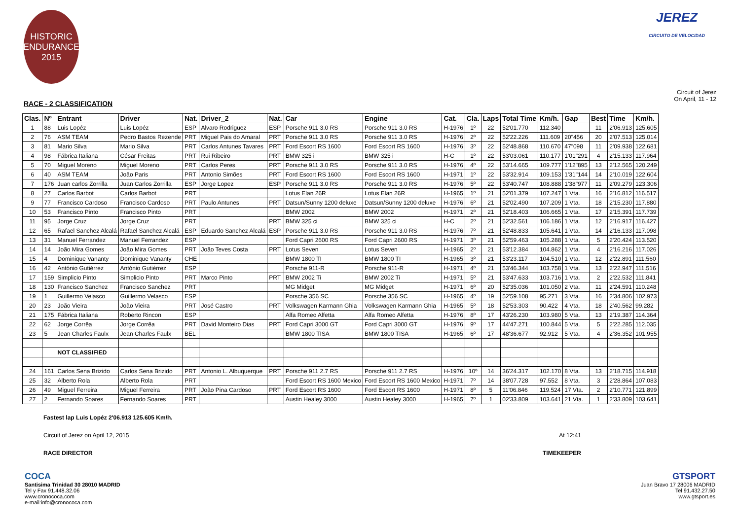HISTORIC
ENDURANCE
2015
JEREZ
CIRCUITO DE VELOCIDAD
RACE - 2 CLASSIFICATION
Circuit of Jerez
On April, 11 - 12
| Clas. | Nº | Entrant | Driver | Nat. | Driver_2 | Nat. | Car | Engine | Cat. | Cla. | Laps | Total Time | Km/h. | Gap | Best | Time | Km/h. |
| --- | --- | --- | --- | --- | --- | --- | --- | --- | --- | --- | --- | --- | --- | --- | --- | --- | --- |
| 1 | 88 | Luis Lopéz | Luis Lopéz | ESP | Alvaro Rodriguez | ESP | Porsche 911 3.0 RS | Porsche 911 3.0 RS | H-1976 | 1º | 22 | 52'01.770 | 112.340 | | 11 | 2'06.913 | 125.605 |
| 2 | 76 | ASM TEAM | Pedro Bastos Rezende | PRT | Miguel Pais do Amaral | PRT | Porsche 911 3.0 RS | Porsche 911 3.0 RS | H-1976 | 2º | 22 | 52'22.226 | 111.609 | 20"456 | 20 | 2'07.513 | 125.014 |
| 3 | 81 | Mario Silva | Mario Silva | PRT | Carlos Antunes Tavares | PRT | Ford Escort RS 1600 | Ford Escort RS 1600 | H-1976 | 3º | 22 | 52'48.868 | 110.670 | 47"098 | 11 | 2'09.938 | 122.681 |
| 4 | 98 | Fábrica Italiana | César Freitas | PRT | Rui Ribeiro | PRT | BMW 325 i | BMW 325 i | H-C | 1º | 22 | 53'03.061 | 110.177 | 1'01"291 | 4 | 2'15.133 | 117.964 |
| 5 | 70 | Miguel Moreno | Miguel Moreno | PRT | Carlos Peres | PRT | Porsche 911 3.0 RS | Porsche 911 3.0 RS | H-1976 | 4º | 22 | 53'14.665 | 109.777 | 1'12"895 | 13 | 2'12.565 | 120.249 |
| 6 | 40 | ASM TEAM | João Paris | PRT | Antonio Simões | PRT | Ford Escort RS 1600 | Ford Escort RS 1600 | H-1971 | 1º | 22 | 53'32.914 | 109.153 | 1'31"144 | 14 | 2'10.019 | 122.604 |
| 7 | 176 | Juan carlos Zorrilla | Juan Carlos Zorrilla | ESP | Jorge Lopez | ESP | Porsche 911 3.0 RS | Porsche 911 3.0 RS | H-1976 | 5º | 22 | 53'40.747 | 108.888 | 1'38"977 | 11 | 2'09.279 | 123.306 |
| 8 | 27 | Carlos Barbot | Carlos Barbot | PRT | | | Lotus Elan 26R | Lotus Elan 26R | H-1965 | 1º | 21 | 52'01.379 | 107.247 | 1 Vta. | 16 | 2'16.812 | 116.517 |
| 9 | 77 | Francisco Cardoso | Francisco Cardoso | PRT | Paulo Antunes | PRT | Datsun/Sunny 1200 deluxe | Datsun/Sunny 1200 deluxe | H-1976 | 6º | 21 | 52'02.490 | 107.209 | 1 Vta. | 18 | 2'15.230 | 117.880 |
| 10 | 53 | Francisco Pinto | Francisco Pinto | PRT | | | BMW 2002 | BMW 2002 | H-1971 | 2º | 21 | 52'18.403 | 106.665 | 1 Vta. | 17 | 2'15.391 | 117.739 |
| 11 | 95 | Jorge Cruz | Jorge Cruz | PRT | | PRT | BMW 325 ci | BMW 325 ci | H-C | 2º | 21 | 52'32.561 | 106.186 | 1 Vta. | 12 | 2'16.917 | 116.427 |
| 12 | 65 | Rafael Sanchez Alcalá | Rafael Sanchez Alcalá | ESP | Eduardo Sanchez Alcalá | ESP | Porsche 911 3.0 RS | Porsche 911 3.0 RS | H-1976 | 7º | 21 | 52'48.833 | 105.641 | 1 Vta. | 14 | 2'16.133 | 117.098 |
| 13 | 31 | Manuel Ferrandez | Manuel Ferrandez | ESP | | | Ford Capri 2600 RS | Ford Capri 2600 RS | H-1971 | 3º | 21 | 52'59.463 | 105.288 | 1 Vta. | 5 | 2'20.424 | 113.520 |
| 14 | 14 | João Mira Gomes | João Mira Gomes | PRT | João Teves Costa | PRT | Lotus Seven | Lotus Seven | H-1965 | 2º | 21 | 53'12.384 | 104.862 | 1 Vta. | 4 | 2'16.216 | 117.026 |
| 15 | 4 | Dominique Vananty | Dominique Vananty | CHE | | | BMW 1800 TI | BMW 1800 TI | H-1965 | 3º | 21 | 53'23.117 | 104.510 | 1 Vta. | 12 | 2'22.891 | 111.560 |
| 16 | 42 | António Gutiérrez | António Gutiérrez | ESP | | | Porsche 911-R | Porsche 911-R | H-1971 | 4º | 21 | 53'46.344 | 103.758 | 1 Vta. | 13 | 2'22.947 | 111.516 |
| 17 | 159 | Simplicio Pinto | Simplicio Pinto | PRT | Marco Pinto | PRT | BMW 2002 Ti | BMW 2002 Ti | H-1971 | 5º | 21 | 53'47.633 | 103.716 | 1 Vta. | 2 | 2'22.532 | 111.841 |
| 18 | 130 | Francisco Sanchez | Francisco Sanchez | PRT | | | MG Midget | MG Midget | H-1971 | 6º | 20 | 52'35.036 | 101.050 | 2 Vta. | 11 | 2'24.591 | 110.248 |
| 19 | 1 | Guillermo Velasco | Guillermo Velasco | ESP | | | Porsche 356 SC | Porsche 356 SC | H-1965 | 4º | 19 | 52'59.108 | 95.271 | 3 Vta. | 16 | 2'34.806 | 102.973 |
| 20 | 23 | João Vieira | João Vieira | PRT | José Castro | PRT | Volkswagen Karmann Ghia | Volkswagen Karmann Ghia | H-1965 | 5º | 18 | 52'53.303 | 90.422 | 4 Vta. | 18 | 2'40.562 | 99.282 |
| 21 | 175 | Fábrica Italiana | Roberto Rincon | ESP | | | Alfa Romeo Alfetta | Alfa Romeo Alfetta | H-1976 | 8º | 17 | 43'26.230 | 103.980 | 5 Vta. | 13 | 2'19.387 | 114.364 |
| 22 | 62 | Jorge Corrêa | Jorge Corrêa | PRT | David Monteiro Dias | PRT | Ford Capri 3000 GT | Ford Capri 3000 GT | H-1976 | 9º | 17 | 44'47.271 | 100.844 | 5 Vta. | 5 | 2'22.285 | 112.035 |
| 23 | 5 | Jean Charles Faulx | Jean Charles Faulx | BEL | | | BMW 1800 TISA | BMW 1800 TISA | H-1965 | 6º | 17 | 48'36.677 | 92.912 | 5 Vta. | 4 | 2'36.352 | 101.955 |
| | | NOT CLASSIFIED | | | | | | | | | | | | | | | |
| 24 | 161 | Carlos Sena Brizido | Carlos Sena Brizido | PRT | Antonio L. Albuquerque | PRT | Porsche 911 2.7 RS | Porsche 911 2.7 RS | H-1976 | 10º | 14 | 36'24.317 | 102.170 | 8 Vta. | 13 | 2'18.715 | 114.918 |
| 25 | 32 | Alberto Rola | Alberto Rola | PRT | | | Ford Escort RS 1600 Mexico | Ford Escort RS 1600 Mexico | H-1971 | 7º | 14 | 38'07.728 | 97.552 | 8 Vta. | 3 | 2'28.864 | 107.083 |
| 26 | 49 | Miguel Ferreira | Miguel Ferreira | PRT | João Pina Cardoso | PRT | Ford Escort RS 1600 | Ford Escort RS 1600 | H-1971 | 8º | 5 | 11'06.846 | 119.524 | 17 Vta. | 2 | 2'10.771 | 121.899 |
| 27 | 2 | Fernando Soares | Fernando Soares | PRT | | | Austin Healey 3000 | Austin Healey 3000 | H-1965 | 7º | 1 | 02'33.809 | 103.641 | 21 Vta. | 1 | 2'33.809 | 103.641 |
Fastest lap Luis Lopéz 2'06.913 125.605 Km/h.
Circuit of Jerez on April 12, 2015 At 12:41
RACE DIRECTOR TIMEKEEPER
COCA
Santisima Trinidad 30 28010 MADRID
Tel y Fax 91.448.32.06
www.cronococa.com
e-mail:info@cronococa.com
GTSPORT
Juan Bravo 17 28006 MADRID
Tel 91.432.27.50
www.gtsport.es